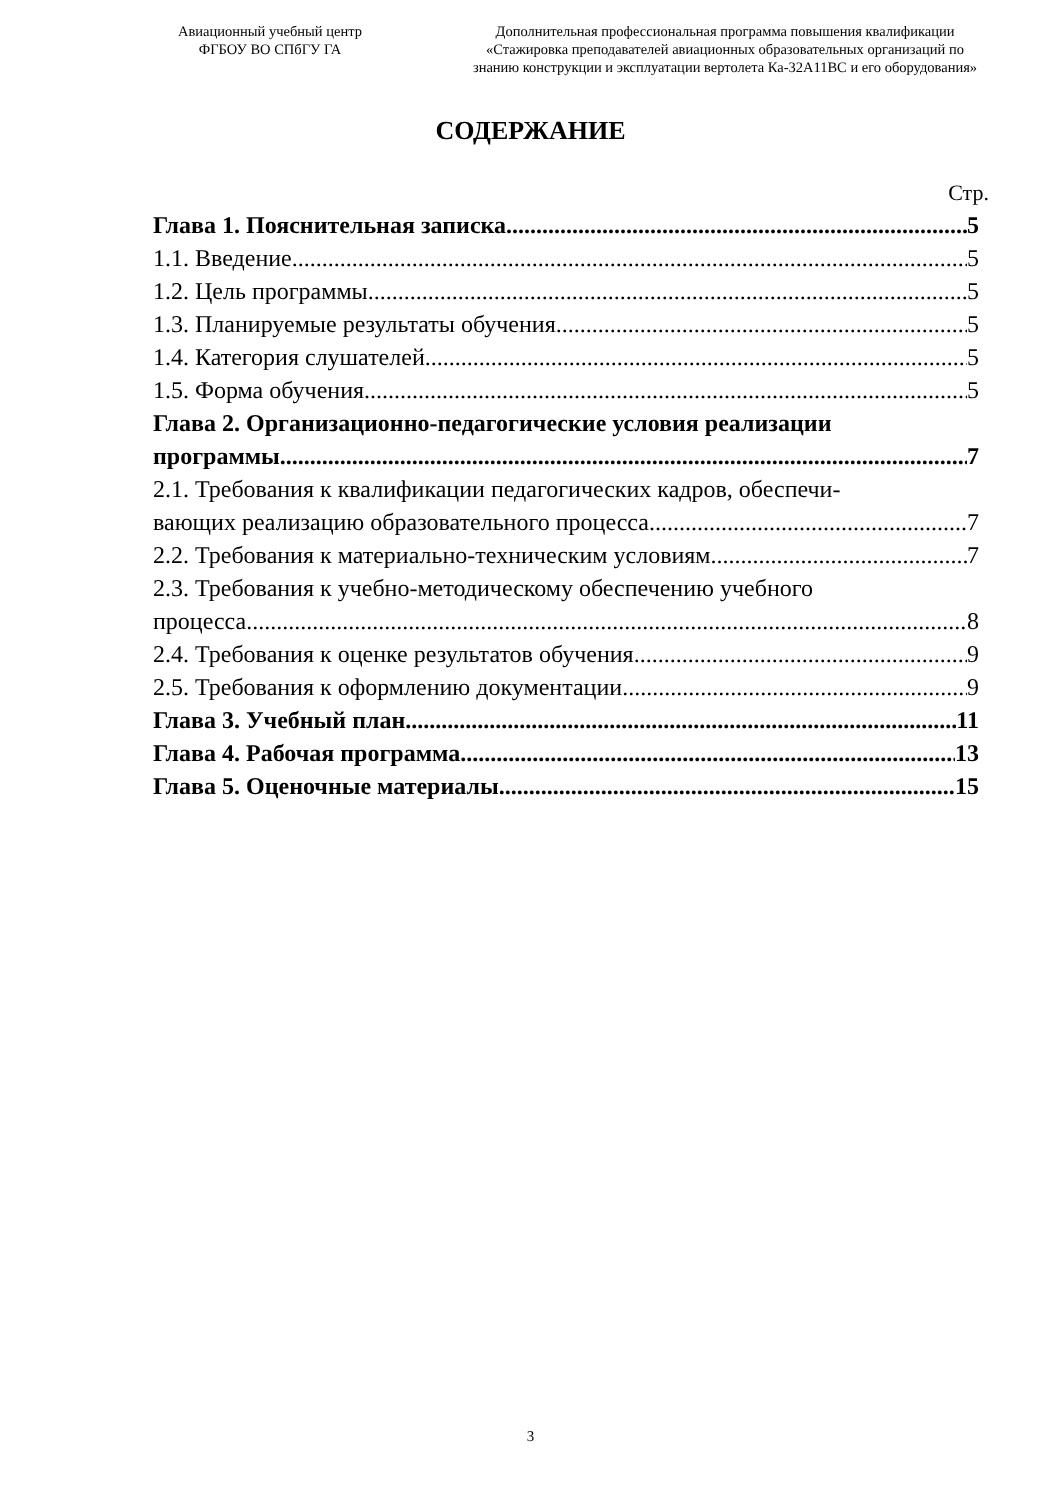Авиационный учебный центр
ФГБОУ ВО СПбГУ ГА
Дополнительная профессиональная программа повышения квалификации
«Стажировка преподавателей авиационных образовательных организаций по
знанию конструкции и эксплуатации вертолета Ка-32А11ВС и его оборудования»
СОДЕРЖАНИЕ
Стр.
Глава 1. Пояснительная записка 5
1.1. Введение 5
1.2. Цель программы 5
1.3. Планируемые результаты обучения 5
1.4. Категория слушателей 5
1.5. Форма обучения 5
Глава 2. Организационно-педагогические условия реализации
программы 7
2.1. Требования к квалификации педагогических кадров, обеспечи-
вающих реализацию образовательного процесса 7
2.2. Требования к материально-техническим условиям 7
2.3. Требования к учебно-методическому обеспечению учебного
процесса 8
2.4. Требования к оценке результатов обучения 9
2.5. Требования к оформлению документации 9
Глава 3. Учебный план 11
Глава 4. Рабочая программа 13
Глава 5. Оценочные материалы 15
3